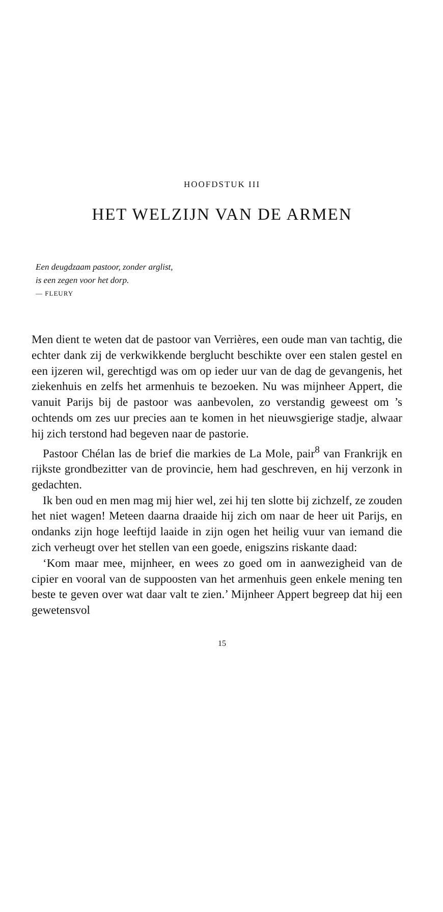HOOFDSTUK III
HET WELZIJN VAN DE ARMEN
Een deugdzaam pastoor, zonder arglist,
is een zegen voor het dorp.
— FLEURY
Men dient te weten dat de pastoor van Verrières, een oude man van tachtig, die echter dank zij de verkwikkende berglucht beschikte over een stalen gestel en een ijzeren wil, gerechtigd was om op ieder uur van de dag de gevangenis, het ziekenhuis en zelfs het armenhuis te bezoeken. Nu was mijnheer Appert, die vanuit Parijs bij de pastoor was aanbevolen, zo verstandig geweest om ’s ochtends om zes uur precies aan te komen in het nieuwsgierige stadje, alwaar hij zich terstond had begeven naar de pastorie.
Pastoor Chélan las de brief die markies de La Mole, pair<sup>8</sup> van Frankrijk en rijkste grondbezitter van de provincie, hem had geschreven, en hij verzonk in gedachten.
Ik ben oud en men mag mij hier wel, zei hij ten slotte bij zichzelf, ze zouden het niet wagen! Meteen daarna draaide hij zich om naar de heer uit Parijs, en ondanks zijn hoge leeftijd laaide in zijn ogen het heilig vuur van iemand die zich verheugt over het stellen van een goede, enigszins riskante daad:
‘Kom maar mee, mijnheer, en wees zo goed om in aanwezigheid van de cipier en vooral van de suppoosten van het armenhuis geen enkele mening ten beste te geven over wat daar valt te zien.’ Mijnheer Appert begreep dat hij een gewetensvol
15